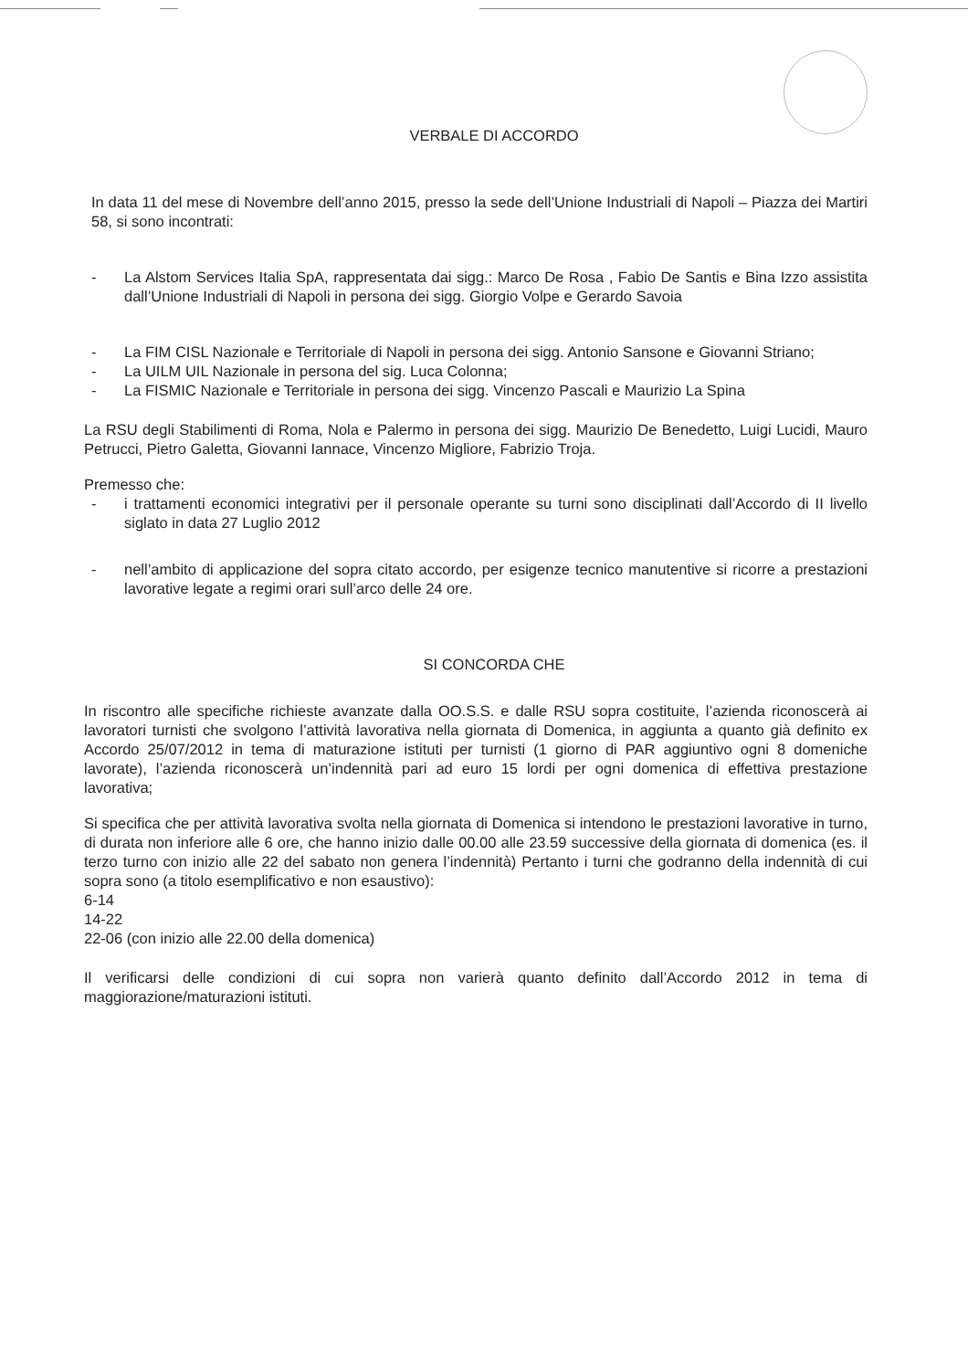VERBALE DI ACCORDO
In data 11 del mese di Novembre dell’anno 2015, presso la sede dell’Unione Industriali di Napoli – Piazza dei Martiri 58, si sono incontrati:
- La Alstom Services Italia SpA, rappresentata dai sigg.: Marco De Rosa , Fabio De Santis e Bina Izzo assistita dall’Unione Industriali di Napoli in persona dei sigg. Giorgio Volpe e Gerardo Savoia
- La FIM CISL Nazionale e Territoriale di Napoli in persona dei sigg. Antonio Sansone e Giovanni Striano;
- La UILM UIL Nazionale in persona del sig. Luca Colonna;
- La FISMIC Nazionale e Territoriale in persona dei sigg. Vincenzo Pascali e Maurizio La Spina
La RSU degli Stabilimenti di Roma, Nola e Palermo in persona dei sigg. Maurizio De Benedetto, Luigi Lucidi, Mauro Petrucci, Pietro Galetta, Giovanni Iannace, Vincenzo Migliore, Fabrizio Troja.
Premesso che:
- i trattamenti economici integrativi per il personale operante su turni sono disciplinati dall’Accordo di II livello siglato in data 27 Luglio 2012
- nell’ambito di applicazione del sopra citato accordo, per esigenze tecnico manutentive si ricorre a prestazioni lavorative legate a regimi orari sull’arco delle 24 ore.
SI CONCORDA CHE
In riscontro alle specifiche richieste avanzate dalla OO.S.S. e dalle RSU sopra costituite, l’azienda riconoscerà ai lavoratori turnisti che svolgono l’attività lavorativa nella giornata di Domenica, in aggiunta a quanto già definito ex Accordo 25/07/2012 in tema di maturazione istituti per turnisti (1 giorno di PAR aggiuntivo ogni 8 domeniche lavorate), l’azienda riconoscerà un’indennità pari ad euro 15 lordi per ogni domenica di effettiva prestazione lavorativa;
Si specifica che per attività lavorativa svolta nella giornata di Domenica si intendono le prestazioni lavorative in turno, di durata non inferiore alle 6 ore, che hanno inizio dalle 00.00 alle 23.59 successive della giornata di domenica (es. il terzo turno con inizio alle 22 del sabato non genera l’indennità) Pertanto i turni che godranno della indennità di cui sopra sono (a titolo esemplificativo e non esaustivo):
6-14
14-22
22-06 (con inizio alle 22.00 della domenica)
Il verificarsi delle condizioni di cui sopra non varierà quanto definito dall’Accordo 2012 in tema di maggiorazione/maturazioni istituti.